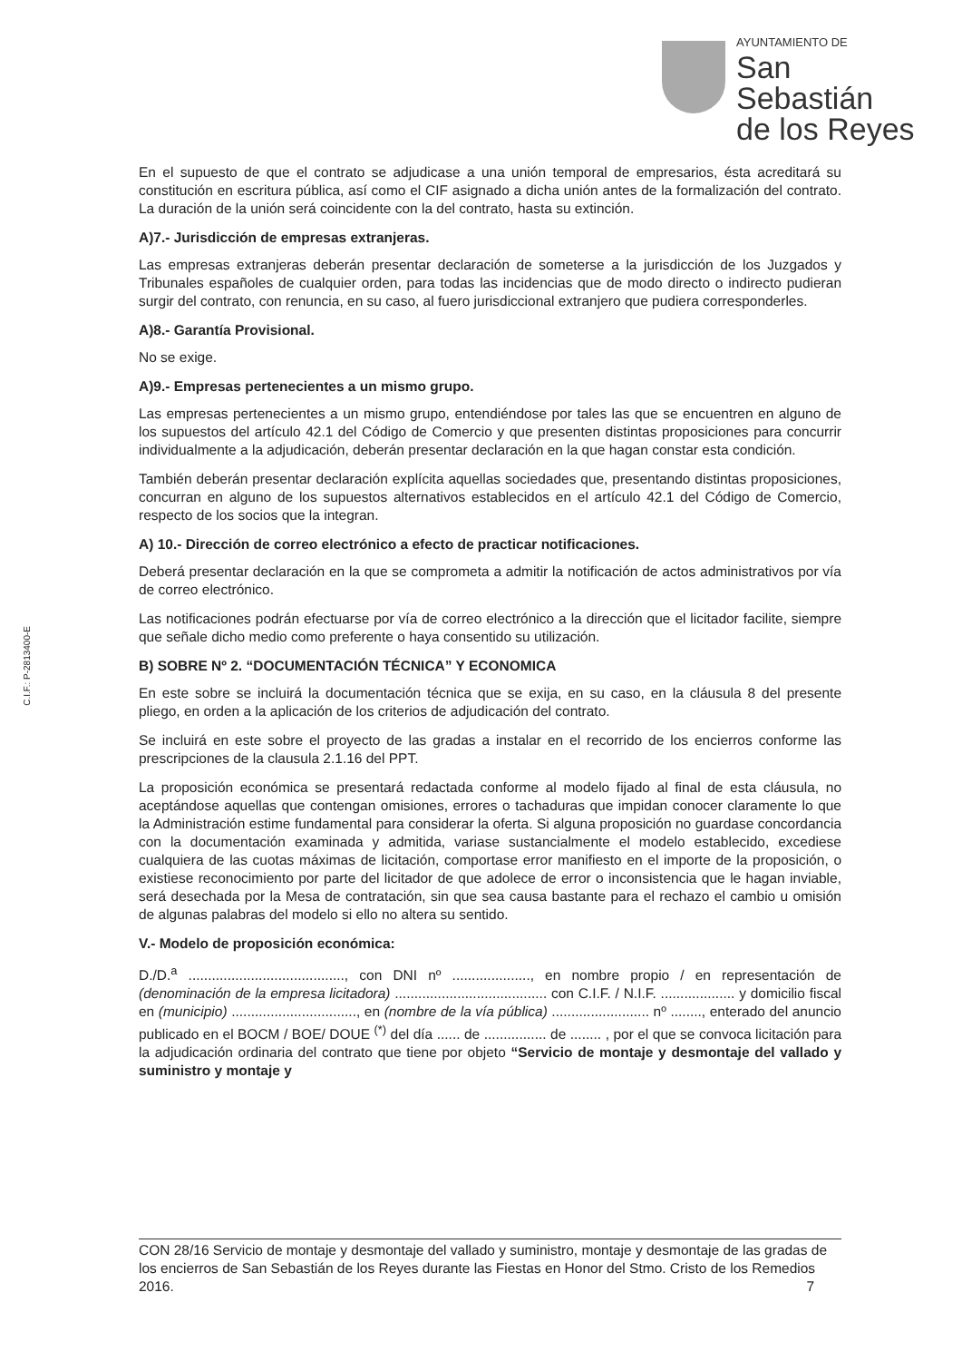AYUNTAMIENTO DE
San Sebastián
de los Reyes
C.I.F.: P-2813400-E
En el supuesto de que el contrato se adjudicase a una unión temporal de empresarios, ésta acreditará su constitución en escritura pública, así como el CIF asignado a dicha unión antes de la formalización del contrato. La duración de la unión será coincidente con la del contrato, hasta su extinción.
A)7.- Jurisdicción de empresas extranjeras.
Las empresas extranjeras deberán presentar declaración de someterse a la jurisdicción de los Juzgados y Tribunales españoles de cualquier orden, para todas las incidencias que de modo directo o indirecto pudieran surgir del contrato, con renuncia, en su caso, al fuero jurisdiccional extranjero que pudiera corresponderles.
A)8.- Garantía Provisional.
No se exige.
A)9.- Empresas pertenecientes a un mismo grupo.
Las empresas pertenecientes a un mismo grupo, entendiéndose por tales las que se encuentren en alguno de los supuestos del artículo 42.1 del Código de Comercio y que presenten distintas proposiciones para concurrir individualmente a la adjudicación, deberán presentar declaración en la que hagan constar esta condición.
También deberán presentar declaración explícita aquellas sociedades que, presentando distintas proposiciones, concurran en alguno de los supuestos alternativos establecidos en el artículo 42.1 del Código de Comercio, respecto de los socios que la integran.
A) 10.- Dirección de correo electrónico a efecto de practicar notificaciones.
Deberá presentar declaración en la que se comprometa a admitir la notificación de actos administrativos por vía de correo electrónico.
Las notificaciones podrán efectuarse por vía de correo electrónico a la dirección que el licitador facilite, siempre que señale dicho medio como preferente o haya consentido su utilización.
B) SOBRE Nº 2. “DOCUMENTACIÓN TÉCNICA” Y ECONOMICA
En este sobre se incluirá la documentación técnica que se exija, en su caso, en la cláusula 8 del presente pliego, en orden a la aplicación de los criterios de adjudicación del contrato.
Se incluirá en este sobre el proyecto de las gradas a instalar en el recorrido de los encierros conforme las prescripciones de la clausula 2.1.16 del PPT.
La proposición económica se presentará redactada conforme al modelo fijado al final de esta cláusula, no aceptándose aquellas que contengan omisiones, errores o tachaduras que impidan conocer claramente lo que la Administración estime fundamental para considerar la oferta. Si alguna proposición no guardase concordancia con la documentación examinada y admitida, variase sustancialmente el modelo establecido, excediese cualquiera de las cuotas máximas de licitación, comportase error manifiesto en el importe de la proposición, o existiese reconocimiento por parte del licitador de que adolece de error o inconsistencia que le hagan inviable, será desechada por la Mesa de contratación, sin que sea causa bastante para el rechazo el cambio u omisión de algunas palabras del modelo si ello no altera su sentido.
V.- Modelo de proposición económica:
D./D.<sup>a</sup> ........................................, con DNI nº ...................., en nombre propio / en representación de (denominación de la empresa licitadora) ....................................... con C.I.F. / N.I.F. ................... y domicilio fiscal en (municipio) ................................, en (nombre de la vía pública) ......................... nº ........, enterado del anuncio publicado en el BOCM / BOE/ DOUE <sup>(*)</sup> del día ...... de ................ de ........ , por el que se convoca licitación para la adjudicación ordinaria del contrato que tiene por objeto “Servicio de montaje y desmontaje del vallado y suministro y montaje y
CON 28/16 Servicio de montaje y desmontaje del vallado y suministro, montaje y desmontaje de las gradas de los encierros de San Sebastián de los Reyes durante las Fiestas en Honor del Stmo. Cristo de los Remedios 2016. 7